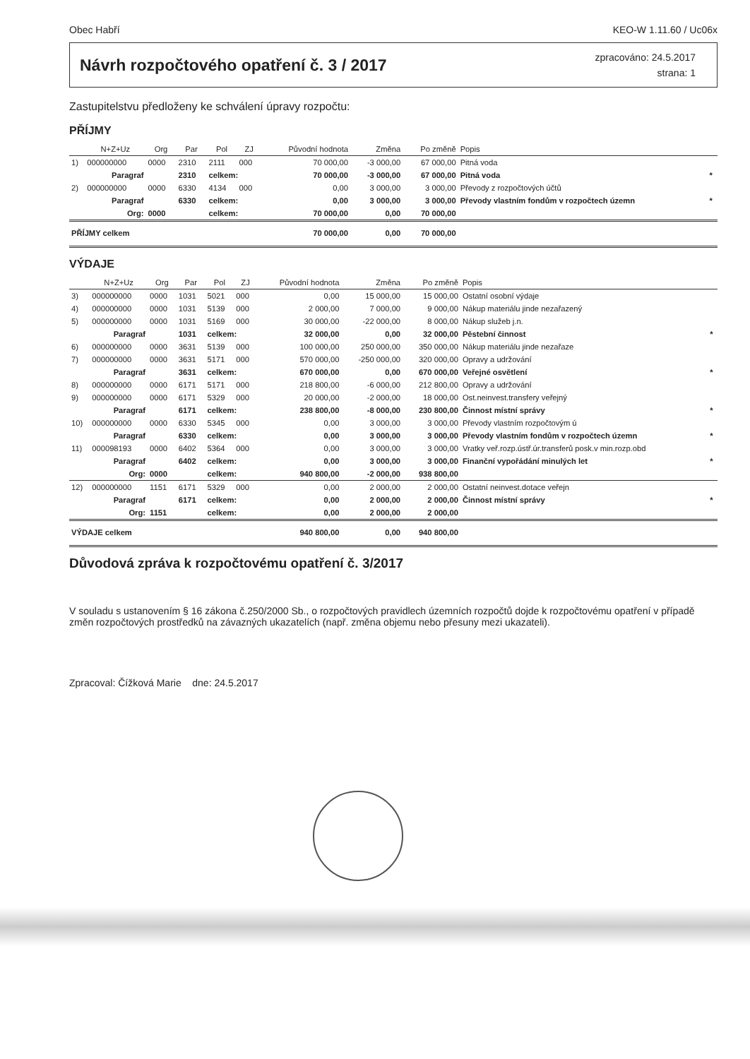Obec Habří KEO-W 1.11.60 / Uc06x
Návrh rozpočtového opatření č. 3 / 2017
zpracováno: 24.5.2017
strana: 1
Zastupitelstvu předloženy ke schválení úpravy rozpočtu:
PŘÍJMY
| | N+Z+Uz | Org | Par | Pol | ZJ | Původní hodnota | Změna | Po změně | Popis | |
| --- | --- | --- | --- | --- | --- | --- | --- | --- | --- | --- |
| 1) | 000000000 | 0000 | 2310 | 2111 | 000 | 70 000,00 | -3 000,00 | 67 000,00 | Pitná voda | |
| | Paragraf | | 2310 | celkem: | | 70 000,00 | -3 000,00 | 67 000,00 | Pitná voda | * |
| 2) | 000000000 | 0000 | 6330 | 4134 | 000 | 0,00 | 3 000,00 | 3 000,00 | Převody z rozpočtových účtů | |
| | Paragraf | | 6330 | celkem: | | 0,00 | 3 000,00 | 3 000,00 | Převody vlastním fondům v rozpočtech územn | * |
| | Org: | 0000 | | celkem: | | 70 000,00 | 0,00 | 70 000,00 | | |
| PŘÍJMY celkem | | | | | | 70 000,00 | 0,00 | 70 000,00 | | |
VÝDAJE
| | N+Z+Uz | Org | Par | Pol | ZJ | Původní hodnota | Změna | Po změně | Popis | |
| --- | --- | --- | --- | --- | --- | --- | --- | --- | --- | --- |
| 3) | 000000000 | 0000 | 1031 | 5021 | 000 | 0,00 | 15 000,00 | 15 000,00 | Ostatní osobní výdaje | |
| 4) | 000000000 | 0000 | 1031 | 5139 | 000 | 2 000,00 | 7 000,00 | 9 000,00 | Nákup materiálu jinde nezařazený | |
| 5) | 000000000 | 0000 | 1031 | 5169 | 000 | 30 000,00 | -22 000,00 | 8 000,00 | Nákup služeb j.n. | |
| | Paragraf | | 1031 | celkem: | | 32 000,00 | 0,00 | 32 000,00 | Pěstební činnost | * |
| 6) | 000000000 | 0000 | 3631 | 5139 | 000 | 100 000,00 | 250 000,00 | 350 000,00 | Nákup materiálu jinde nezařaze | |
| 7) | 000000000 | 0000 | 3631 | 5171 | 000 | 570 000,00 | -250 000,00 | 320 000,00 | Opravy a udržování | |
| | Paragraf | | 3631 | celkem: | | 670 000,00 | 0,00 | 670 000,00 | Veřejné osvětlení | * |
| 8) | 000000000 | 0000 | 6171 | 5171 | 000 | 218 800,00 | -6 000,00 | 212 800,00 | Opravy a udržování | |
| 9) | 000000000 | 0000 | 6171 | 5329 | 000 | 20 000,00 | -2 000,00 | 18 000,00 | Ost.neinvest.transfery veřejný | |
| | Paragraf | | 6171 | celkem: | | 238 800,00 | -8 000,00 | 230 800,00 | Činnost místní správy | * |
| 10) | 000000000 | 0000 | 6330 | 5345 | 000 | 0,00 | 3 000,00 | 3 000,00 | Převody vlastním rozpočtovým ú | |
| | Paragraf | | 6330 | celkem: | | 0,00 | 3 000,00 | 3 000,00 | Převody vlastním fondům v rozpočtech územn | * |
| 11) | 000098193 | 0000 | 6402 | 5364 | 000 | 0,00 | 3 000,00 | 3 000,00 | Vratky veř.rozp.ústř.úr.transferů posk.v min.rozp.obd | |
| | Paragraf | | 6402 | celkem: | | 0,00 | 3 000,00 | 3 000,00 | Finanční vypořádání minulých let | * |
| | Org: | 0000 | | celkem: | | 940 800,00 | -2 000,00 | 938 800,00 | | |
| 12) | 000000000 | 1151 | 6171 | 5329 | 000 | 0,00 | 2 000,00 | 2 000,00 | Ostatní neinvest.dotace veřejn | |
| | Paragraf | | 6171 | celkem: | | 0,00 | 2 000,00 | 2 000,00 | Činnost místní správy | * |
| | Org: | 1151 | | celkem: | | 0,00 | 2 000,00 | 2 000,00 | | |
| VÝDAJE celkem | | | | | | 940 800,00 | 0,00 | 940 800,00 | | |
Důvodová zpráva k rozpočtovému opatření č. 3/2017
V souladu s ustanovením § 16 zákona č.250/2000 Sb., o rozpočtových pravidlech územních rozpočtů dojde k rozpočtovému opatření v případě změn rozpočtových prostředků na závazných ukazatelích (např. změna objemu nebo přesuny mezi ukazateli).
Zpracoval: Čížková Marie dne: 24.5.2017